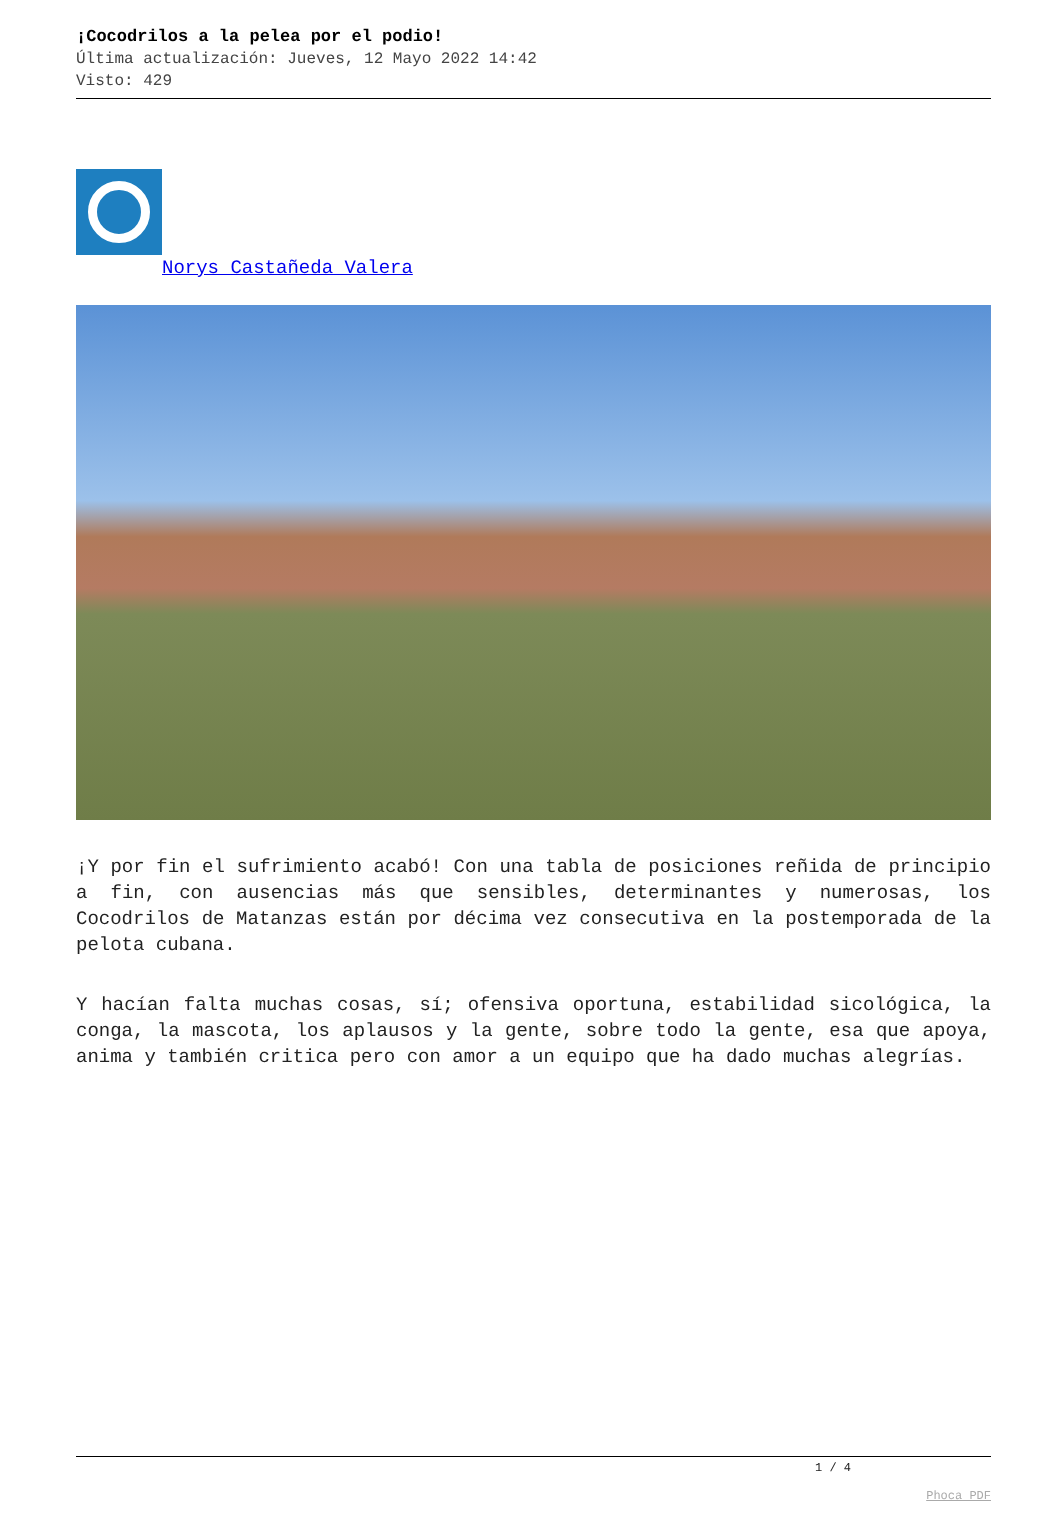¡Cocodrilos a la pelea por el podio!
Última actualización: Jueves, 12 Mayo 2022 14:42
Visto: 429
Norys Castañeda Valera
¡Y por fin el sufrimiento acabó! Con una tabla de posiciones reñida de principio a fin, con ausencias más que sensibles, determinantes y numerosas, los Cocodrilos de Matanzas están por décima vez consecutiva en la postemporada de la pelota cubana.
Y hacían falta muchas cosas, sí; ofensiva oportuna, estabilidad sicológica, la conga, la mascota, los aplausos y la gente, sobre todo la gente, esa que apoya, anima y también critica pero con amor a un equipo que ha dado muchas alegrías.
1 / 4
Phoca PDF